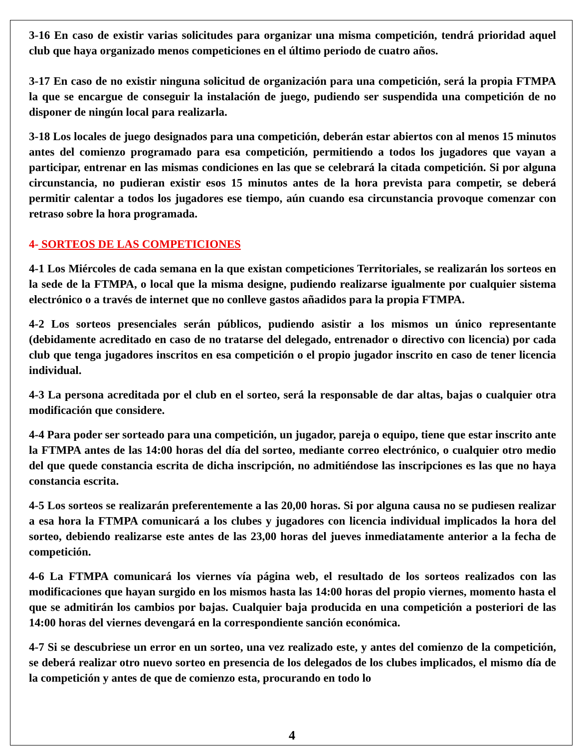3-16 En caso de existir varias solicitudes para organizar una misma competición, tendrá prioridad aquel club que haya organizado menos competiciones en el último periodo de cuatro años.
3-17 En caso de no existir ninguna solicitud de organización para una competición, será la propia FTMPA la que se encargue de conseguir la instalación de juego, pudiendo ser suspendida una competición de no disponer de ningún local para realizarla.
3-18 Los locales de juego designados para una competición, deberán estar abiertos con al menos 15 minutos antes del comienzo programado para esa competición, permitiendo a todos los jugadores que vayan a participar, entrenar en las mismas condiciones en las que se celebrará la citada competición. Si por alguna circunstancia, no pudieran existir esos 15 minutos antes de la hora prevista para competir, se deberá permitir calentar a todos los jugadores ese tiempo, aún cuando esa circunstancia provoque comenzar con retraso sobre la hora programada.
4- SORTEOS DE LAS COMPETICIONES
4-1 Los Miércoles de cada semana en la que existan competiciones Territoriales, se realizarán los sorteos en la sede de la FTMPA, o local que la misma designe, pudiendo realizarse igualmente por cualquier sistema electrónico o a través de internet que no conlleve gastos añadidos para la propia FTMPA.
4-2 Los sorteos presenciales serán públicos, pudiendo asistir a los mismos un único representante (debidamente acreditado en caso de no tratarse del delegado, entrenador o directivo con licencia) por cada club que tenga jugadores inscritos en esa competición o el propio jugador inscrito en caso de tener licencia individual.
4-3 La persona acreditada por el club en el sorteo, será la responsable de dar altas, bajas o cualquier otra modificación que considere.
4-4 Para poder ser sorteado para una competición, un jugador, pareja o equipo, tiene que estar inscrito ante la FTMPA antes de las 14:00 horas del día del sorteo, mediante correo electrónico, o cualquier otro medio del que quede constancia escrita de dicha inscripción, no admitiéndose las inscripciones es las que no haya constancia escrita.
4-5 Los sorteos se realizarán preferentemente a las 20,00 horas. Si por alguna causa no se pudiesen realizar a esa hora la FTMPA comunicará a los clubes y jugadores con licencia individual implicados la hora del sorteo, debiendo realizarse este antes de las 23,00 horas del jueves inmediatamente anterior a la fecha de competición.
4-6 La FTMPA comunicará los viernes vía página web, el resultado de los sorteos realizados con las modificaciones que hayan surgido en los mismos hasta las 14:00 horas del propio viernes, momento hasta el que se admitirán los cambios por bajas. Cualquier baja producida en una competición a posteriori de las 14:00 horas del viernes devengará en la correspondiente sanción económica.
4-7 Si se descubriese un error en un sorteo, una vez realizado este, y antes del comienzo de la competición, se deberá realizar otro nuevo sorteo en presencia de los delegados de los clubes implicados, el mismo día de la competición y antes de que de comienzo esta, procurando en todo lo
4